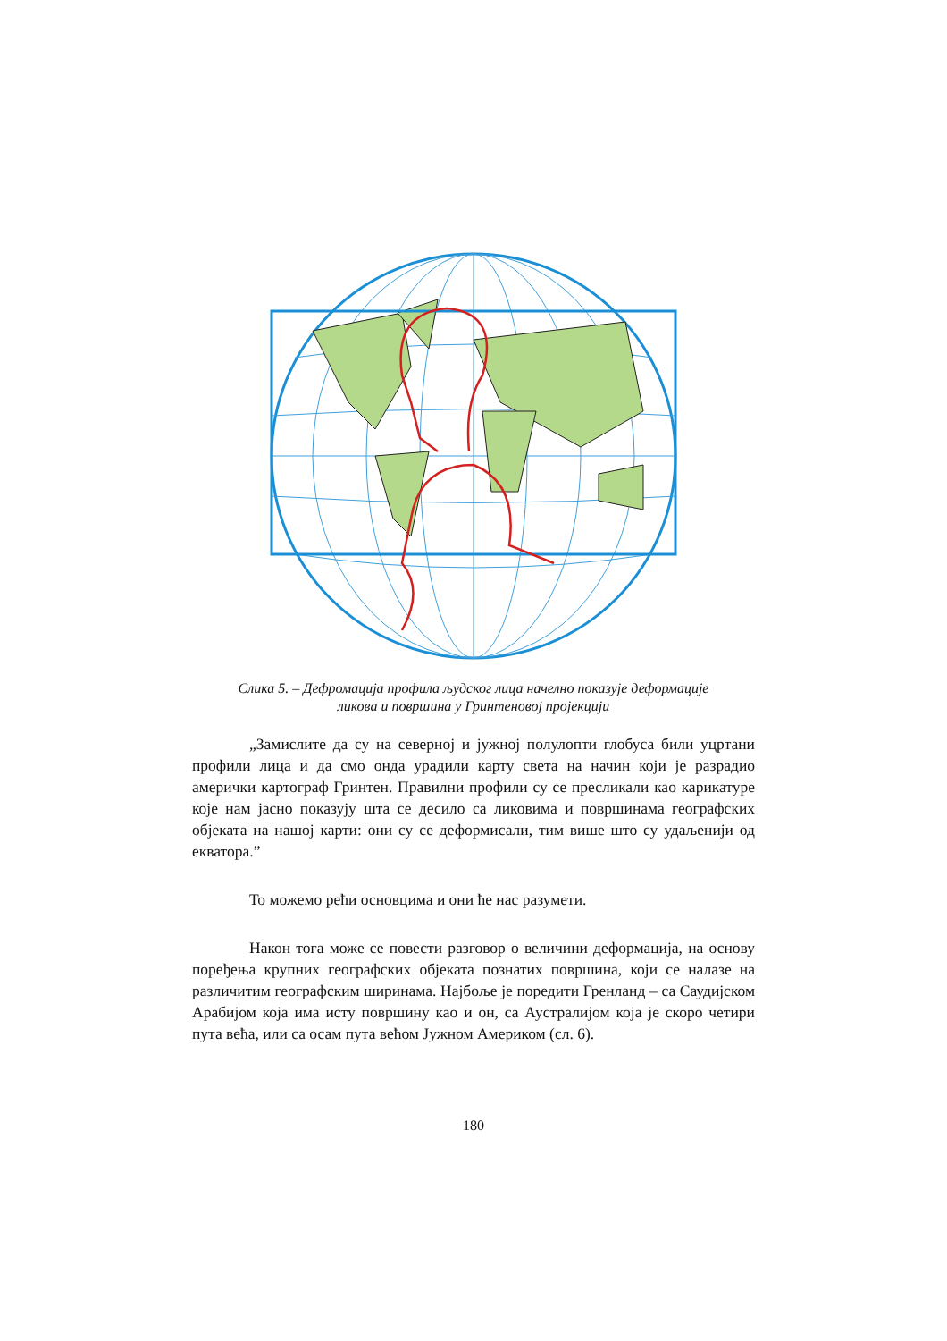Слика 5. – Дефромација профила људског лица начелно показује деформације
ликова и површина у Гринтеновој пројекцији
„Замислите да су на северној и јужној полулопти глобуса били уцртани профили лица и да смо онда урадили карту света на начин који је разрадио амерички картограф Гринтен. Правилни профили су се пресликали као карикатуре које нам јасно показују шта се десило са ликовима и површинама географских објеката на нашој карти: они су се деформисали, тим више што су удаљенији од екватора.”
То можемо рећи основцима и они ће нас разумети.
Након тога може се повести разговор о величини деформација, на основу поређења крупних географских објеката познатих површина, који се налазе на различитим географским ширинама. Најбоље је поредити Гренланд – са Саудијском Арабијом која има исту површину као и он, са Аустралијом која је скоро четири пута већа, или са осам пута већом Јужном Америком (сл. 6).
180